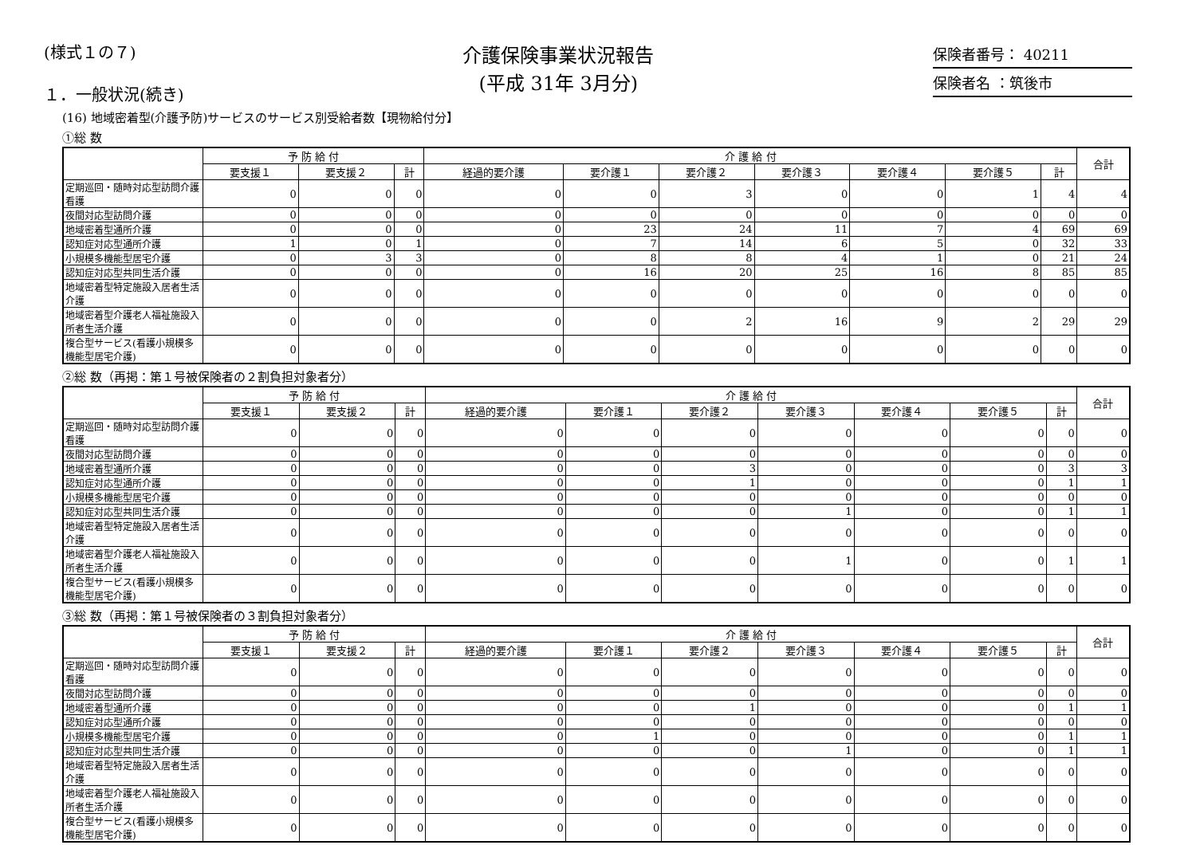(様式１の７)
１．一般状況(続き)
介護保険事業状況報告
(平成 31年 3月分)
保険者番号： 40211
保険者名 ：筑後市
(16) 地域密着型(介護予防)サービスのサービス別受給者数【現物給付分】
①総 数
| | 予 防 給 付 | | | 介 護 給 付 | | | | | | | 合計 |
| --- | --- | --- | --- | --- | --- | --- | --- | --- | --- | --- | --- |
| | 要支援１ | 要支援２ | 計 | 経過的要介護 | 要介護１ | 要介護２ | 要介護３ | 要介護４ | 要介護５ | 計 | |
| 定期巡回・随時対応型訪問介護看護 | 0 | 0 | 0 | 0 | 0 | 3 | 0 | 0 | 1 | 4 | 4 |
| 夜間対応型訪問介護 | 0 | 0 | 0 | 0 | 0 | 0 | 0 | 0 | 0 | 0 | 0 |
| 地域密着型通所介護 | 0 | 0 | 0 | 0 | 23 | 24 | 11 | 7 | 4 | 69 | 69 |
| 認知症対応型通所介護 | 1 | 0 | 1 | 0 | 7 | 14 | 6 | 5 | 0 | 32 | 33 |
| 小規模多機能型居宅介護 | 0 | 3 | 3 | 0 | 8 | 8 | 4 | 1 | 0 | 21 | 24 |
| 認知症対応型共同生活介護 | 0 | 0 | 0 | 0 | 16 | 20 | 25 | 16 | 8 | 85 | 85 |
| 地域密着型特定施設入居者生活介護 | 0 | 0 | 0 | 0 | 0 | 0 | 0 | 0 | 0 | 0 | 0 |
| 地域密着型介護老人福祉施設入所者生活介護 | 0 | 0 | 0 | 0 | 0 | 2 | 16 | 9 | 2 | 29 | 29 |
| 複合型サービス(看護小規模多機能型居宅介護) | 0 | 0 | 0 | 0 | 0 | 0 | 0 | 0 | 0 | 0 | 0 |
②総 数（再掲：第１号被保険者の２割負担対象者分）
| | 予 防 給 付 | | | 介 護 給 付 | | | | | | | 合計 |
| --- | --- | --- | --- | --- | --- | --- | --- | --- | --- | --- | --- |
| | 要支援１ | 要支援２ | 計 | 経過的要介護 | 要介護１ | 要介護２ | 要介護３ | 要介護４ | 要介護５ | 計 | |
| 定期巡回・随時対応型訪問介護看護 | 0 | 0 | 0 | 0 | 0 | 0 | 0 | 0 | 0 | 0 | 0 |
| 夜間対応型訪問介護 | 0 | 0 | 0 | 0 | 0 | 0 | 0 | 0 | 0 | 0 | 0 |
| 地域密着型通所介護 | 0 | 0 | 0 | 0 | 0 | 3 | 0 | 0 | 0 | 3 | 3 |
| 認知症対応型通所介護 | 0 | 0 | 0 | 0 | 0 | 1 | 0 | 0 | 0 | 1 | 1 |
| 小規模多機能型居宅介護 | 0 | 0 | 0 | 0 | 0 | 0 | 0 | 0 | 0 | 0 | 0 |
| 認知症対応型共同生活介護 | 0 | 0 | 0 | 0 | 0 | 0 | 1 | 0 | 0 | 1 | 1 |
| 地域密着型特定施設入居者生活介護 | 0 | 0 | 0 | 0 | 0 | 0 | 0 | 0 | 0 | 0 | 0 |
| 地域密着型介護老人福祉施設入所者生活介護 | 0 | 0 | 0 | 0 | 0 | 0 | 1 | 0 | 0 | 1 | 1 |
| 複合型サービス(看護小規模多機能型居宅介護) | 0 | 0 | 0 | 0 | 0 | 0 | 0 | 0 | 0 | 0 | 0 |
③総 数（再掲：第１号被保険者の３割負担対象者分）
| | 予 防 給 付 | | | 介 護 給 付 | | | | | | | 合計 |
| --- | --- | --- | --- | --- | --- | --- | --- | --- | --- | --- | --- |
| | 要支援１ | 要支援２ | 計 | 経過的要介護 | 要介護１ | 要介護２ | 要介護３ | 要介護４ | 要介護５ | 計 | |
| 定期巡回・随時対応型訪問介護看護 | 0 | 0 | 0 | 0 | 0 | 0 | 0 | 0 | 0 | 0 | 0 |
| 夜間対応型訪問介護 | 0 | 0 | 0 | 0 | 0 | 0 | 0 | 0 | 0 | 0 | 0 |
| 地域密着型通所介護 | 0 | 0 | 0 | 0 | 0 | 1 | 0 | 0 | 0 | 1 | 1 |
| 認知症対応型通所介護 | 0 | 0 | 0 | 0 | 0 | 0 | 0 | 0 | 0 | 0 | 0 |
| 小規模多機能型居宅介護 | 0 | 0 | 0 | 0 | 1 | 0 | 0 | 0 | 0 | 1 | 1 |
| 認知症対応型共同生活介護 | 0 | 0 | 0 | 0 | 0 | 0 | 1 | 0 | 0 | 1 | 1 |
| 地域密着型特定施設入居者生活介護 | 0 | 0 | 0 | 0 | 0 | 0 | 0 | 0 | 0 | 0 | 0 |
| 地域密着型介護老人福祉施設入所者生活介護 | 0 | 0 | 0 | 0 | 0 | 0 | 0 | 0 | 0 | 0 | 0 |
| 複合型サービス(看護小規模多機能型居宅介護) | 0 | 0 | 0 | 0 | 0 | 0 | 0 | 0 | 0 | 0 | 0 |